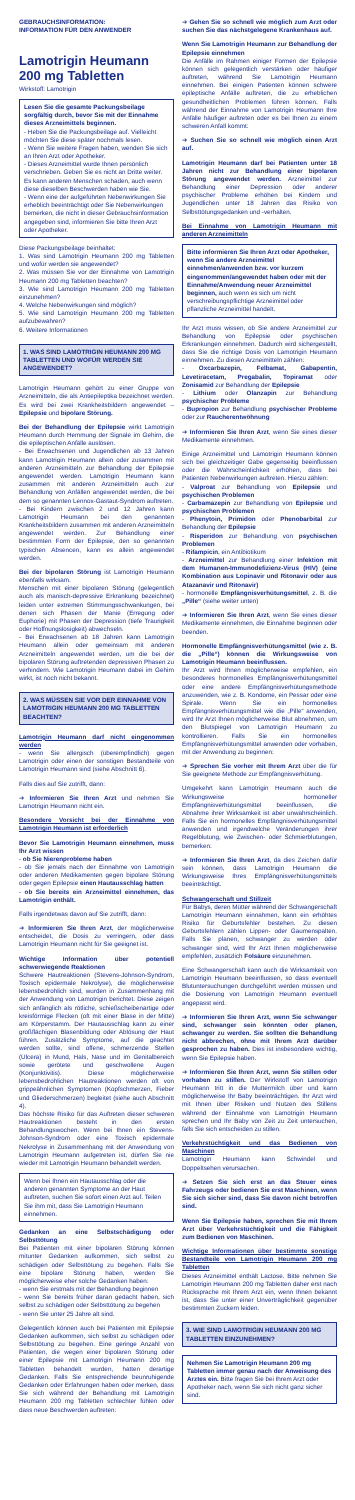GEBRAUCHSINFORMATION:
INFORMATION FÜR DEN ANWENDER
Lamotrigin Heumann 200 mg Tabletten
Wirkstoff: Lamotrigin
Lesen Sie die gesamte Packungsbeilage sorgfältig durch, bevor Sie mit der Einnahme dieses Arzneimittels beginnen.
- Heben Sie die Packungsbeilage auf. Vielleicht möchten Sie diese später nochmals lesen.
- Wenn Sie weitere Fragen haben, wenden Sie sich an Ihren Arzt oder Apotheker.
- Dieses Arzneimittel wurde Ihnen persönlich verschrieben. Geben Sie es nicht an Dritte weiter. Es kann anderen Menschen schaden, auch wenn diese dieselben Beschwerden haben wie Sie.
- Wenn eine der aufgeführten Nebenwirkungen Sie erheblich beeinträchtigt oder Sie Nebenwirkungen bemerken, die nicht in dieser Gebrauchsinformation angegeben sind, informieren Sie bitte Ihren Arzt oder Apotheker.
Diese Packungsbeilage beinhaltet:
1. Was sind Lamotrigin Heumann 200 mg Tabletten und wofür werden sie angewendet?
2. Was müssen Sie vor der Einnahme von Lamotrigin Heumann 200 mg Tabletten beachten?
3. Wie sind Lamotrigin Heumann 200 mg Tabletten einzunehmen?
4. Welche Nebenwirkungen sind möglich?
5. Wie sind Lamotrigin Heumann 200 mg Tabletten aufzubewahren?
6. Weitere Informationen
1. WAS SIND LAMOTRIGIN HEUMANN 200 MG TABLETTEN UND WOFÜR WERDEN SIE ANGEWENDET?
Lamotrigin Heumann gehört zu einer Gruppe von Arzneimitteln, die als Antiepileptika bezeichnet werden. Es wird bei zwei Krankheitsbildern angewendet – Epilepsie und bipolare Störung.
Bei der Behandlung der Epilepsie wirkt Lamotrigin Heumann durch Hemmung der Signale im Gehirn, die die epileptischen Anfälle auslösen.
- Bei Erwachsenen und Jugendlichen ab 13 Jahren kann Lamotrigin Heumann allein oder zusammen mit anderen Arzneimitteln zur Behandlung der Epilepsie angewendet werden. Lamotrigin Heumann kann zusammen mit anderen Arzneimitteln auch zur Behandlung von Anfällen angewendet werden, die bei dem so genannten Lennox-Gastaut-Syndrom auftreten.
- Bei Kindern zwischen 2 und 12 Jahren kann Lamotrigin Heumann bei den genannten Krankheitsbildern zusammen mit anderen Arzneimitteln angewendet werden. Zur Behandlung einer bestimmten Form der Epilepsie, den so genannten typischen Absencen, kann es allein angewendet werden.
Bei der bipolaren Störung ist Lamotrigin Heumann ebenfalls wirksam.
Menschen mit einer bipolaren Störung (gelegentlich auch als manisch-depressive Erkrankung bezeichnet) leiden unter extremen Stimmungsschwankungen, bei denen sich Phasen der Manie (Erregung oder Euphorie) mit Phasen der Depression (tiefe Traurigkeit oder Hoffnungslosigkeit) abwechseln.
- Bei Erwachsenen ab 18 Jahren kann Lamotrigin Heumann allein oder gemeinsam mit anderen Arzneimitteln angewendet werden, um die bei der bipolaren Störung auftretenden depressiven Phasen zu verhindern. Wie Lamotrigin Heumann dabei im Gehirn wirkt, ist noch nicht bekannt.
2. WAS MÜSSEN SIE VOR DER EINNAHME VON LAMOTRIGIN HEUMANN 200 MG TABLETTEN BEACHTEN?
Lamotrigin Heumann darf nicht eingenommen werden
- wenn Sie allergisch (überempfindlich) gegen Lamotrigin oder einen der sonstigen Bestandteile von Lamotrigin Heumann sind (siehe Abschnitt 6).
Falls dies auf Sie zutrifft, dann:
➔ Informieren Sie Ihren Arzt und nehmen Sie Lamotrigin Heumann nicht ein.
Besondere Vorsicht bei der Einnahme von Lamotrigin Heumann ist erforderlich
Bevor Sie Lamotrigin Heumann einnehmen, muss Ihr Arzt wissen
- ob Sie Nierenprobleme haben
- ob Sie jemals nach der Einnahme von Lamotrigin oder anderen Medikamenten gegen bipolare Störung oder gegen Epilepsie einen Hautausschlag hatten
- ob Sie bereits ein Arzneimittel einnehmen, das Lamotrigin enthält.
Falls irgendetwas davon auf Sie zutrifft, dann:
➔ Informieren Sie Ihren Arzt, der möglicherweise entscheidet, die Dosis zu verringern, oder dass Lamotrigin Heumann nicht für Sie geeignet ist.
Wichtige Information über potentiell schwerwiegende Reaktionen
Schwere Hautreaktionen (Stevens-Johnson-Syndrom, Toxisch epidermale Nekrolyse), die möglicherweise lebensbedrohlich sind, wurden in Zusammenhang mit der Anwendung von Lamotrigin berichtet. Diese zeigen sich anfänglich als rötliche, schießscheibenartige oder kreisförmige Flecken (oft mit einer Blase in der Mitte) am Körperstamm. Der Hautausschlag kann zu einer großflächigen Blasenbildung oder Ablösung der Haut führen. Zusätzliche Symptome, auf die geachtet werden sollte, sind offene, schmerzende Stellen (Ulcera) in Mund, Hals, Nase und im Genitalbereich sowie gerötete und geschwollene Augen (Konjunktivitis). Diese möglicherweise lebensbedrohlichen Hautreaktionen werden oft von grippeähnlichen Symptomen (Kopfschmerzen, Fieber und Gliederschmerzen) begleitet (siehe auch Abschnitt 4).
Das höchste Risiko für das Auftreten dieser schweren Hautreaktionen besteht in den ersten Behandlungswochen. Wenn bei Ihnen ein Stevens-Johnson-Syndrom oder eine Toxisch epidermale Nekrolyse in Zusammenhang mit der Anwendung von Lamotrigin Heumann aufgetreten ist, dürfen Sie nie wieder mit Lamotrigin Heumann behandelt werden.
Wenn bei Ihnen ein Hautausschlag oder die anderen genannten Symptome an der Haut auftreten, suchen Sie sofort einen Arzt auf. Teilen Sie ihm mit, dass Sie Lamotrigin Heumann einnehmen.
Gedanken an eine Selbstschädigung oder Selbsttötung
Bei Patienten mit einer bipolaren Störung können mitunter Gedanken aufkommen, sich selbst zu schädigen oder Selbsttötung zu begehen. Falls Sie eine bipolare Störung haben, werden Sie möglicherweise eher solche Gedanken haben:
- wenn Sie erstmals mit der Behandlung beginnen
- wenn Sie bereits früher daran gedacht haben, sich selbst zu schädigen oder Selbsttötung zu begehen
- wenn Sie unter 25 Jahre alt sind.
Gelegentlich können auch bei Patienten mit Epilepsie Gedanken aufkommen, sich selbst zu schädigen oder Selbsttötung zu begehen. Eine geringe Anzahl von Patienten, die wegen einer bipolaren Störung oder einer Epilepsie mit Lamotrigin Heumann 200 mg Tabletten behandelt wurden, hatten derartige Gedanken. Falls Sie entsprechende beunruhigende Gedanken oder Erfahrungen haben oder merken, dass Sie sich während der Behandlung mit Lamotrigin Heumann 200 mg Tabletten schlechter fühlen oder dass neue Beschwerden auftreten:
➔ Gehen Sie so schnell wie möglich zum Arzt oder suchen Sie das nächstgelegene Krankenhaus auf.
Wenn Sie Lamotrigin Heumann zur Behandlung der Epilepsie einnehmen
Die Anfälle im Rahmen einiger Formen der Epilepsie können sich gelegentlich verstärken oder häufiger auftreten, während Sie Lamotrigin Heumann einnehmen. Bei einigen Patienten können schwere epileptische Anfälle auftreten, die zu erheblichen gesundheitlichen Problemen führen können. Falls während der Einnahme von Lamotrigin Heumann Ihre Anfälle häufiger auftreten oder es bei Ihnen zu einem schweren Anfall kommt:
➔ Suchen Sie so schnell wie möglich einen Arzt auf.
Lamotrigin Heumann darf bei Patienten unter 18 Jahren nicht zur Behandlung einer bipolaren Störung angewendet werden. Arzneimittel zur Behandlung einer Depression oder anderer psychischer Probleme erhöhen bei Kindern und Jugendlichen unter 18 Jahren das Risiko von Selbsttötungsgedanken und -verhalten.
Bei Einnahme von Lamotrigin Heumann mit anderen Arzneimitteln
Bitte informieren Sie Ihren Arzt oder Apotheker, wenn Sie andere Arzneimittel einnehmen/anwenden bzw. vor kurzem eingenommen/angewendet haben oder mit der Einnahme/Anwendung neuer Arzneimittel beginnen, auch wenn es sich um nicht verschreibungspflichtige Arzneimittel oder pflanzliche Arzneimittel handelt.
Ihr Arzt muss wissen, ob Sie andere Arzneimittel zur Behandlung von Epilepsie oder psychischen Erkrankungen einnehmen. Dadurch wird sichergestellt, dass Sie die richtige Dosis von Lamotrigin Heumann einnehmen. Zu diesen Arzneimitteln zählen:
- Oxcarbazepin, Felbamat, Gabapentin, Levetiracetam, Pregabalin, Topiramat oder Zonisamid zur Behandlung der Epilepsie
- Lithium oder Olanzapin zur Behandlung psychischer Probleme
- Bupropion zur Behandlung psychischer Probleme oder zur Raucherentwöhnung
➔ Informieren Sie Ihren Arzt, wenn Sie eines dieser Medikamente einnehmen.
Einige Arzneimittel und Lamotrigin Heumann können sich bei gleichzeitiger Gabe gegenseitig beeinflussen oder die Wahrscheinlichkeit erhöhen, dass bei Patienten Nebenwirkungen auftreten. Hierzu zählen:
- Valproat zur Behandlung von Epilepsie und psychischen Problemen
- Carbamazepin zur Behandlung von Epilepsie und psychischen Problemen
- Phenytoin, Primidon oder Phenobarbital zur Behandlung der Epilepsie
- Risperidon zur Behandlung von psychischen Problemen
- Rifampicin, ein Antibiotikum
- Arzneimittel zur Behandlung einer Infektion mit dem Humanen-Immunodefizienz-Virus (HIV) (eine Kombination aus Lopinavir und Ritonavir oder aus Atazanavir und Ritonavir)
- hormonelle Empfängnisverhütungsmittel, z. B. die „Pille“ (siehe weiter unten)
➔ Informieren Sie Ihren Arzt, wenn Sie eines dieser Medikamente einnehmen, die Einnahme beginnen oder beenden.
Hormonelle Empfängnisverhütungsmittel (wie z. B. die „Pille“) können die Wirkungsweise von Lamotrigin Heumann beeinflussen.
Ihr Arzt wird Ihnen möglicherweise empfehlen, ein besonderes hormonelles Empfängnisverhütungsmittel oder eine andere Empfängnisverhütungsmethode anzuwenden, wie z. B. Kondome, ein Pessar oder eine Spirale. Wenn Sie ein hormonelles Empfängnisverhütungsmittel wie die „Pille“ anwenden, wird Ihr Arzt Ihnen möglicherweise Blut abnehmen, um den Blutspiegel von Lamotrigin Heumann zu kontrollieren. Falls Sie ein hormonelles Empfängnisverhütungsmittel anwenden oder vorhaben, mit der Anwendung zu beginnen:
➔ Sprechen Sie vorher mit Ihrem Arzt über die für Sie geeignete Methode zur Empfängnisverhütung.
Umgekehrt kann Lamotrigin Heumann auch die Wirkungsweise hormoneller Empfängnisverhütungsmittel beeinflussen, die Abnahme ihrer Wirksamkeit ist aber unwahrscheinlich. Falls Sie ein hormonelles Empfängnisverhütungsmittel anwenden und irgendwelche Veränderungen ihrer Regelblutung, wie Zwischen- oder Schmierblutungen, bemerken:
➔ Informieren Sie Ihren Arzt, da dies Zeichen dafür sein können, dass Lamotrigin Heumann die Wirkungsweise Ihres Empfängnisverhütungsmittels beeinträchtigt.
Schwangerschaft und Stillzeit
Für Babys, deren Mütter während der Schwangerschaft Lamotrigin Heumann einnahmen, kann ein erhöhtes Risiko für Geburtsfehler bestehen. Zu diesen Geburtsfehlern zählen Lippen- oder Gaumenspalten. Falls Sie planen, schwanger zu werden oder schwanger sind, wird Ihr Arzt Ihnen möglicherweise empfehlen, zusätzlich Folsäure einzunehmen.
Eine Schwangerschaft kann auch die Wirksamkeit von Lamotrigin Heumann beeinflussen, so dass eventuell Blutuntersuchungen durchgeführt werden müssen und die Dosierung von Lamotrigin Heumann eventuell angepasst wird.
➔ Informieren Sie Ihren Arzt, wenn Sie schwanger sind, schwanger sein könnten oder planen, schwanger zu werden. Sie sollten die Behandlung nicht abbrechen, ohne mit Ihrem Arzt darüber gesprochen zu haben. Dies ist insbesondere wichtig, wenn Sie Epilepsie haben.
➔ Informieren Sie Ihren Arzt, wenn Sie stillen oder vorhaben zu stillen. Der Wirkstoff von Lamotrigin Heumann tritt in die Muttermilch über und kann möglicherweise Ihr Baby beeinträchtigen. Ihr Arzt wird mit Ihnen über Risiken und Nutzen des Stillens während der Einnahme von Lamotrigin Heumann sprechen und Ihr Baby von Zeit zu Zeit untersuchen, falls Sie sich entscheiden zu stillen.
Verkehrstüchtigkeit und das Bedienen von Maschinen
Lamotrigin Heumann kann Schwindel und Doppeltsehen verursachen.
➔ Setzen Sie sich erst an das Steuer eines Fahrzeugs oder bedienen Sie erst Maschinen, wenn Sie sich sicher sind, dass Sie davon nicht betroffen sind.
Wenn Sie Epilepsie haben, sprechen Sie mit Ihrem Arzt über Verkehrstüchtigkeit und die Fähigkeit zum Bedienen von Maschinen.
Wichtige Informationen über bestimmte sonstige Bestandteile von Lamotrigin Heumann 200 mg Tabletten
Dieses Arzneimittel enthält Lactose. Bitte nehmen Sie Lamotrigin Heumann 200 mg Tabletten daher erst nach Rücksprache mit Ihrem Arzt ein, wenn Ihnen bekannt ist, dass Sie unter einer Unverträglichkeit gegenüber bestimmten Zuckern leiden.
3. WIE SIND LAMOTRIGIN HEUMANN 200 MG TABLETTEN EINZUNEHMEN?
Nehmen Sie Lamotrigin Heumann 200 mg Tabletten immer genau nach der Anweisung des Arztes ein. Bitte fragen Sie bei Ihrem Arzt oder Apotheker nach, wenn Sie sich nicht ganz sicher sind.